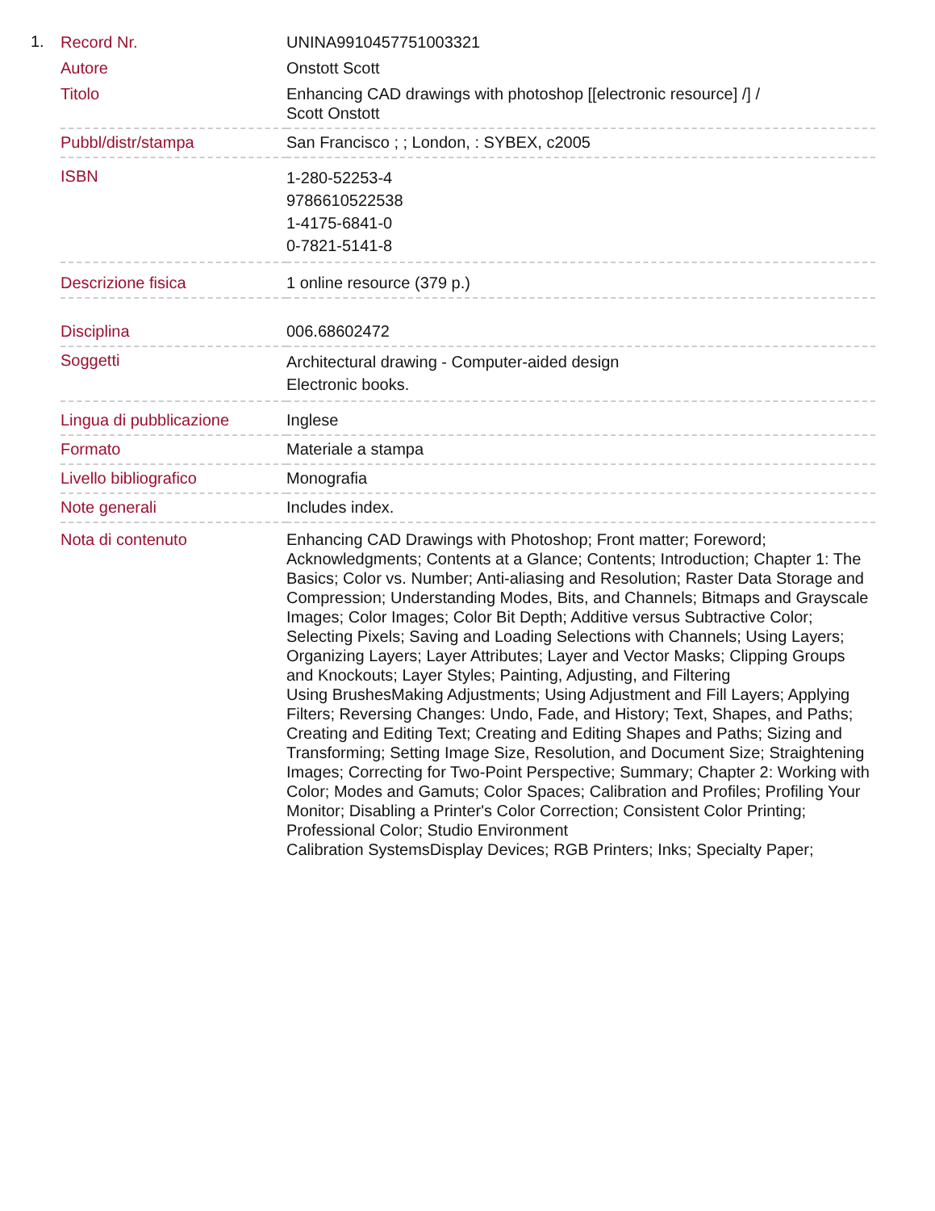1.
| Record Nr. | UNINA9910457751003321 |
| Autore | Onstott Scott |
| Titolo | Enhancing CAD drawings with photoshop [[electronic resource] /] / Scott Onstott |
| Pubbl/distr/stampa | San Francisco ; ; London, : SYBEX, c2005 |
| ISBN | 1-280-52253-4 9786610522538 1-4175-6841-0 0-7821-5141-8 |
| Descrizione fisica | 1 online resource (379 p.) |
| Disciplina | 006.68602472 |
| Soggetti | Architectural drawing - Computer-aided design Electronic books. |
| Lingua di pubblicazione | Inglese |
| Formato | Materiale a stampa |
| Livello bibliografico | Monografia |
| Note generali | Includes index. |
| Nota di contenuto | Enhancing CAD Drawings with Photoshop; Front matter; Foreword; Acknowledgments; Contents at a Glance; Contents; Introduction; Chapter 1: The Basics; Color vs. Number; Anti-aliasing and Resolution; Raster Data Storage and Compression; Understanding Modes, Bits, and Channels; Bitmaps and Grayscale Images; Color Images; Color Bit Depth; Additive versus Subtractive Color; Selecting Pixels; Saving and Loading Selections with Channels; Using Layers; Organizing Layers; Layer Attributes; Layer and Vector Masks; Clipping Groups and Knockouts; Layer Styles; Painting, Adjusting, and Filtering Using BrushesMaking Adjustments; Using Adjustment and Fill Layers; Applying Filters; Reversing Changes: Undo, Fade, and History; Text, Shapes, and Paths; Creating and Editing Text; Creating and Editing Shapes and Paths; Sizing and Transforming; Setting Image Size, Resolution, and Document Size; Straightening Images; Correcting for Two-Point Perspective; Summary; Chapter 2: Working with Color; Modes and Gamuts; Color Spaces; Calibration and Profiles; Profiling Your Monitor; Disabling a Printer's Color Correction; Consistent Color Printing; Professional Color; Studio Environment Calibration SystemsDisplay Devices; RGB Printers; Inks; Specialty Paper; |